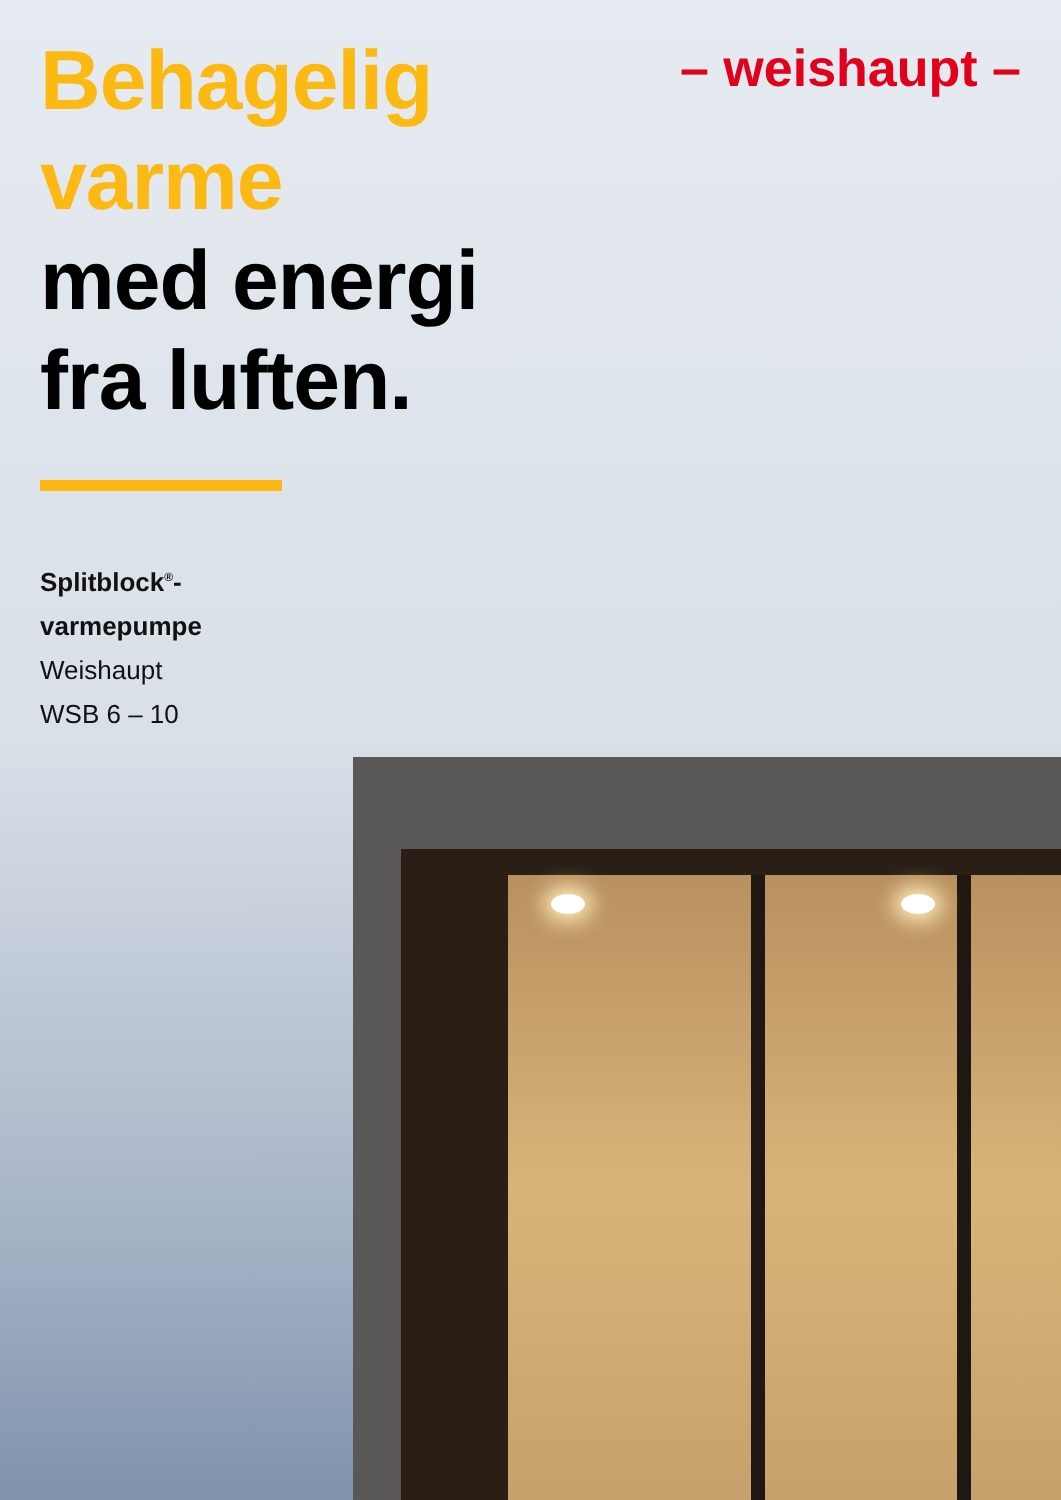– weishaupt –
Behagelig
varme
med energi
fra luften.
Splitblock<sup>®</sup>-
varmepumpe
Weishaupt
WSB 6 – 10